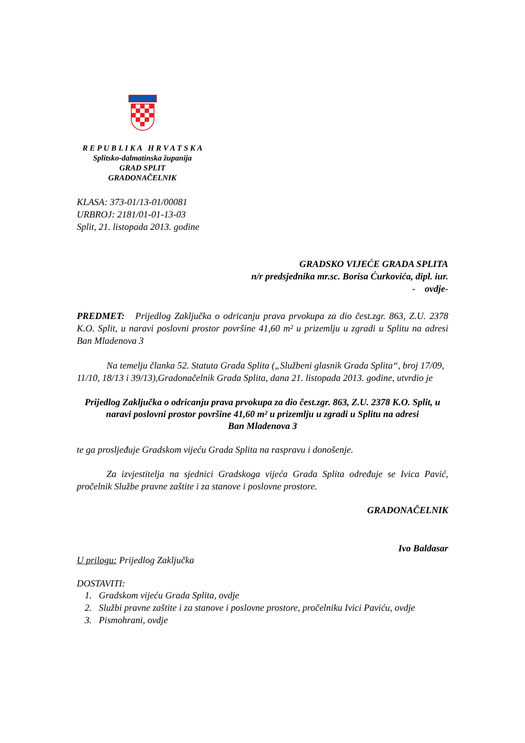R E P U B L I K A H R V A T S K A
Splitsko-dalmatinska županija
GRAD SPLIT
GRADONAČELNIK
KLASA: 373-01/13-01/00081
URBROJ: 2181/01-01-13-03
Split, 21. listopada 2013. godine
GRADSKO VIJEĆE GRADA SPLITA
n/r predsjednika mr.sc. Borisa Ćurkovića, dipl. iur.
- ovdje-
PREDMET: Prijedlog Zaključka o odricanju prava prvokupa za dio čest.zgr. 863, Z.U. 2378 K.O. Split, u naravi poslovni prostor površine 41,60 m² u prizemlju u zgradi u Splitu na adresi Ban Mladenova 3
Na temelju članka 52. Statuta Grada Splita („Službeni glasnik Grada Splita“, broj 17/09, 11/10, 18/13 i 39/13),Gradonačelnik Grada Splita, dana 21. listopada 2013. godine, utvrdio je
Prijedlog Zaključka o odricanju prava prvokupa za dio čest.zgr. 863, Z.U. 2378 K.O. Split, u naravi poslovni prostor površine 41,60 m² u prizemlju u zgradi u Splitu na adresi
Ban Mladenova 3
te ga prosljeđuje Gradskom vijeću Grada Splita na raspravu i donošenje.
Za izvjestitelja na sjednici Gradskoga vijeća Grada Splita određuje se Ivica Pavić, pročelnik Službe pravne zaštite i za stanove i poslovne prostore.
GRADONAČELNIK
Ivo Baldasar
U prilogu: Prijedlog Zaključka
DOSTAVITI:
1. Gradskom vijeću Grada Splita, ovdje
2. Službi pravne zaštite i za stanove i poslovne prostore, pročelniku Ivici Paviću, ovdje
3. Pismohrani, ovdje